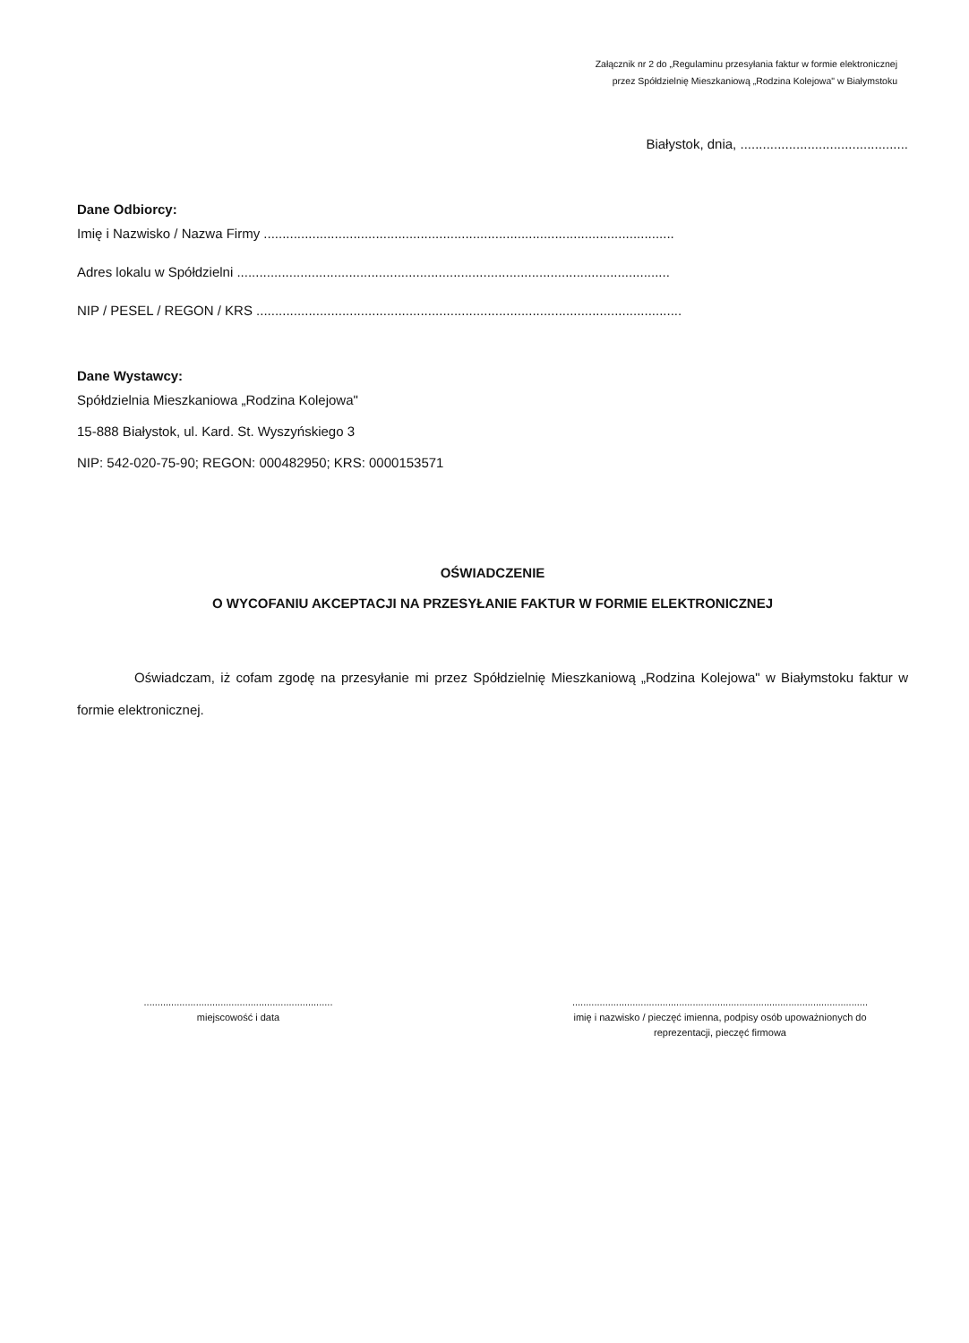Załącznik nr 2 do „Regulaminu przesyłania faktur w formie elektronicznej
przez Spółdzielnię Mieszkaniową „Rodzina Kolejowa" w Białymstoku
Białystok, dnia, .............................................
Dane Odbiorcy:
Imię i Nazwisko / Nazwa Firmy ..............................................................................................................
Adres lokalu w Spółdzielni ....................................................................................................................
NIP / PESEL / REGON / KRS ..................................................................................................................
Dane Wystawcy:
Spółdzielnia Mieszkaniowa „Rodzina Kolejowa"
15-888 Białystok, ul. Kard. St. Wyszyńskiego 3
NIP: 542-020-75-90; REGON: 000482950; KRS: 0000153571
OŚWIADCZENIE
O WYCOFANIU AKCEPTACJI NA PRZESYŁANIE FAKTUR W FORMIE ELEKTRONICZNEJ
Oświadczam, iż cofam zgodę na przesyłanie mi przez Spółdzielnię Mieszkaniową „Rodzina Kolejowa" w Białymstoku faktur w formie elektronicznej.
.....................................................................
miejscowość i data
............................................................................................................
imię i nazwisko / pieczęć imienna, podpisy osób upoważnionych do
reprezentacji, pieczęć firmowa